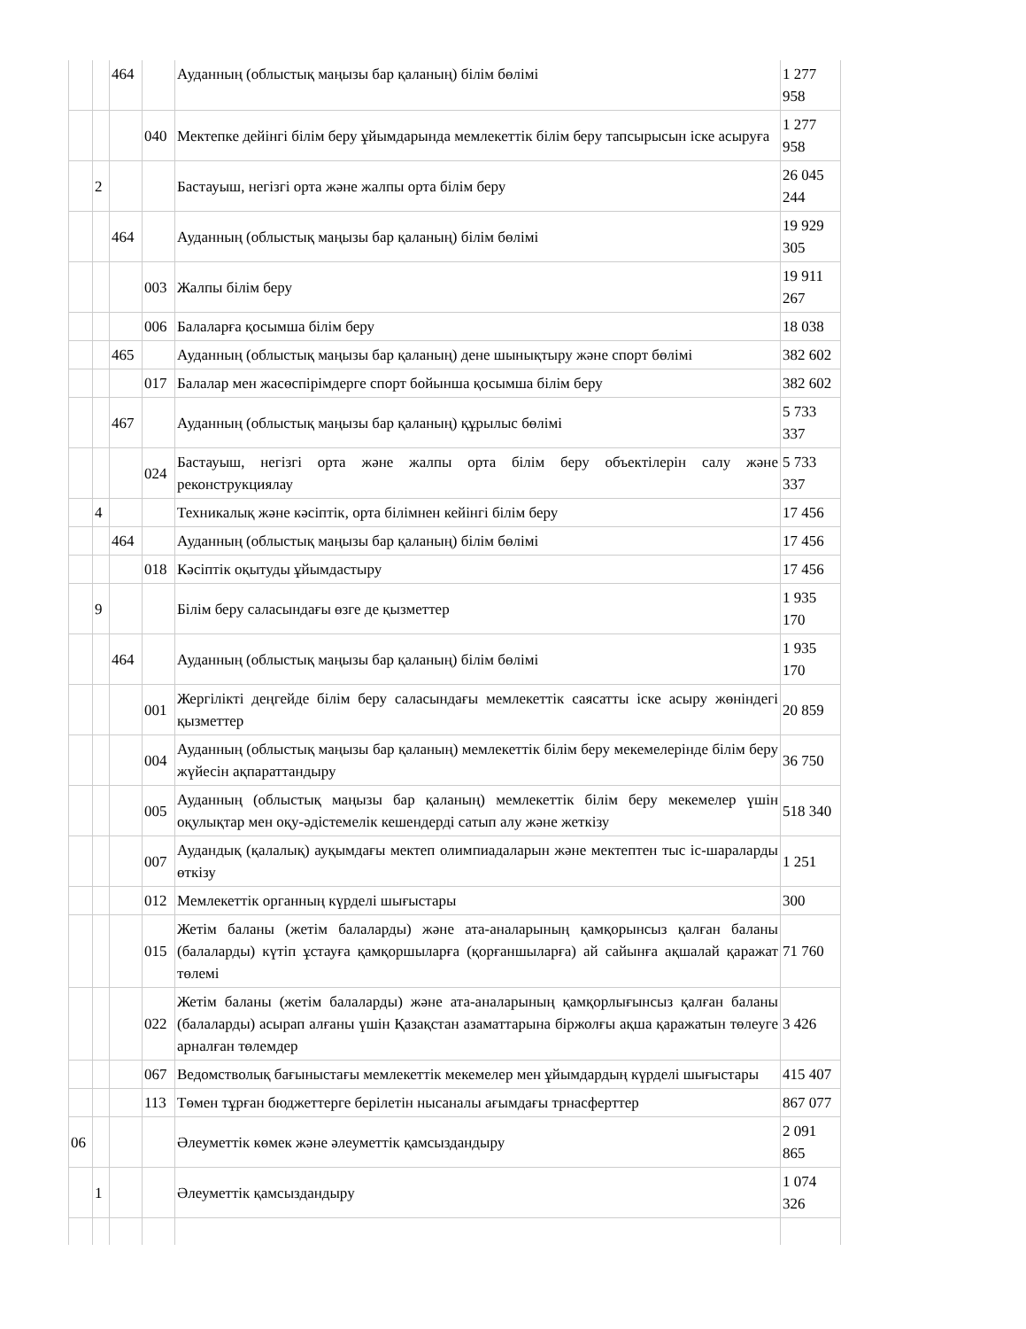| | | 464 | | Ауданның (облыстық маңызы бар қаланың) білім бөлімі | 1 277 958 |
| | | | 040 | Мектепке дейінгі білім беру ұйымдарында мемлекеттік білім беру тапсырысын іске асыруға | 1 277 958 |
| | 2 | | | Бастауыш, негізгі орта және жалпы орта білім беру | 26 045 244 |
| | | 464 | | Ауданның (облыстық маңызы бар қаланың) білім бөлімі | 19 929 305 |
| | | | 003 | Жалпы білім беру | 19 911 267 |
| | | | 006 | Балаларға қосымша білім беру | 18 038 |
| | | 465 | | Ауданның (облыстық маңызы бар қаланың) дене шынықтыру және спорт бөлімі | 382 602 |
| | | | 017 | Балалар мен жасөспірімдерге спорт бойынша қосымша білім беру | 382 602 |
| | | 467 | | Ауданның (облыстық маңызы бар қаланың) құрылыс бөлімі | 5 733 337 |
| | | | 024 | Бастауыш, негізгі орта және жалпы орта білім беру объектілерін салу және реконструкциялау | 5 733 337 |
| | 4 | | | Техникалық және кәсіптік, орта білімнен кейінгі білім беру | 17 456 |
| | | 464 | | Ауданның (облыстық маңызы бар қаланың) білім бөлімі | 17 456 |
| | | | 018 | Кәсіптік оқытуды ұйымдастыру | 17 456 |
| | 9 | | | Білім беру саласындағы өзге де қызметтер | 1 935 170 |
| | | 464 | | Ауданның (облыстық маңызы бар қаланың) білім бөлімі | 1 935 170 |
| | | | 001 | Жергілікті деңгейде білім беру саласындағы мемлекеттік саясатты іске асыру жөніндегі қызметтер | 20 859 |
| | | | 004 | Ауданның (облыстық маңызы бар қаланың) мемлекеттік білім беру мекемелерінде білім беру жүйесін ақпараттандыру | 36 750 |
| | | | 005 | Ауданның (облыстық маңызы бар қаланың) мемлекеттік білім беру мекемелер үшін оқулықтар мен оқу-әдістемелік кешендерді сатып алу және жеткізу | 518 340 |
| | | | 007 | Аудандық (қалалық) ауқымдағы мектеп олимпиадаларын және мектептен тыс іс-шараларды өткізу | 1 251 |
| | | | 012 | Мемлекеттік органның күрделі шығыстары | 300 |
| | | | 015 | Жетім баланы (жетім балаларды) және ата-аналарының қамқорынсыз қалған баланы (балаларды) күтіп ұстауға қамқоршыларға (қорғаншыларға) ай сайынға ақшалай қаражат төлемі | 71 760 |
| | | | 022 | Жетім баланы (жетім балаларды) және ата-аналарының қамқорлығынсыз қалған баланы (балаларды) асырап алғаны үшін Қазақстан азаматтарына біржолғы ақша қаражатын төлеуге арналған төлемдер | 3 426 |
| | | | 067 | Ведомстволық бағыныстағы мемлекеттік мекемелер мен ұйымдардың күрделі шығыстары | 415 407 |
| | | | 113 | Төмен тұрған бюджеттерге берілетін нысаналы ағымдағы трнасферттер | 867 077 |
| 06 | | | | Әлеуметтік көмек және әлеуметтік қамсыздандыру | 2 091 865 |
| | 1 | | | Әлеуметтік қамсыздандыру | 1 074 326 |